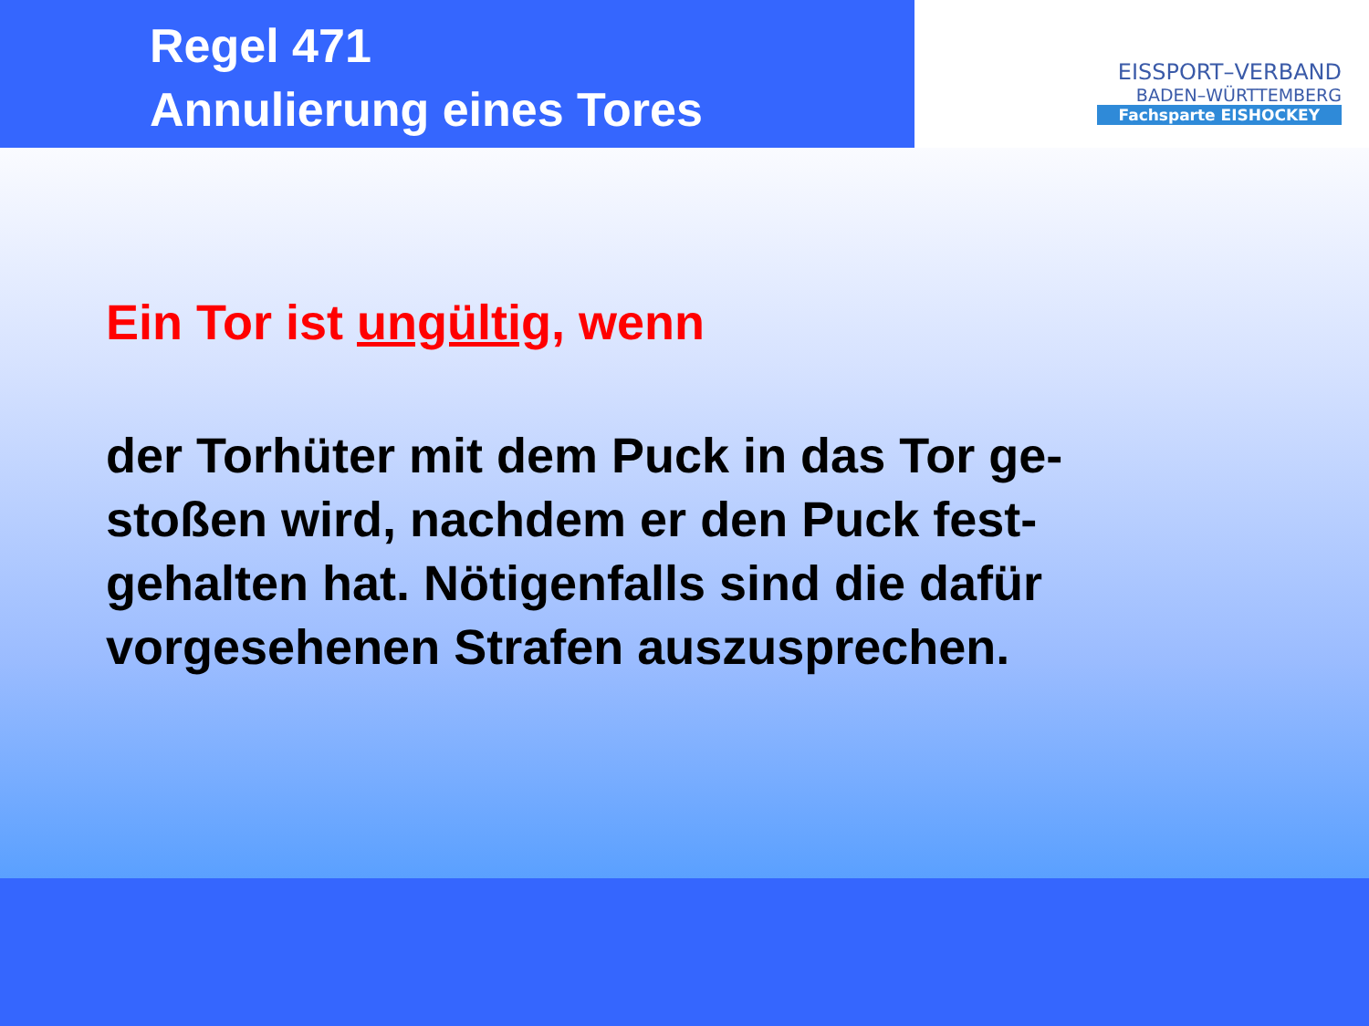Regel 471
Annulierung eines Tores
EISSPORT–VERBAND
BADEN–WÜRTTEMBERG
Fachsparte EISHOCKEY
Ein Tor ist ungültig, wenn
der Torhüter mit dem Puck in das Tor ge-
stoßen wird, nachdem er den Puck fest-
gehalten hat. Nötigenfalls sind die dafür
vorgesehenen Strafen auszusprechen.